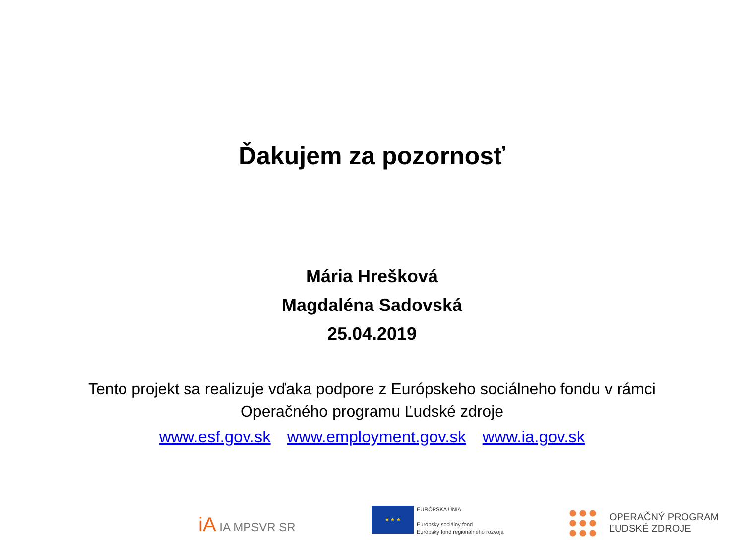Ďakujem za pozornosť
Mária Hrešková
Magdaléna Sadovská
25.04.2019
Tento projekt sa realizuje vďaka podpore z Európskeho sociálneho fondu v rámci
Operačného programu Ľudské zdroje
www.esf.gov.sk www.employment.gov.sk www.ia.gov.sk
iA IA MPSVR SR
★ ★ ★
EURÓPSKA ÚNIA
Európsky sociálny fond
Európsky fond regionálneho rozvoja
OPERAČNÝ PROGRAM
ĽUDSKÉ ZDROJE